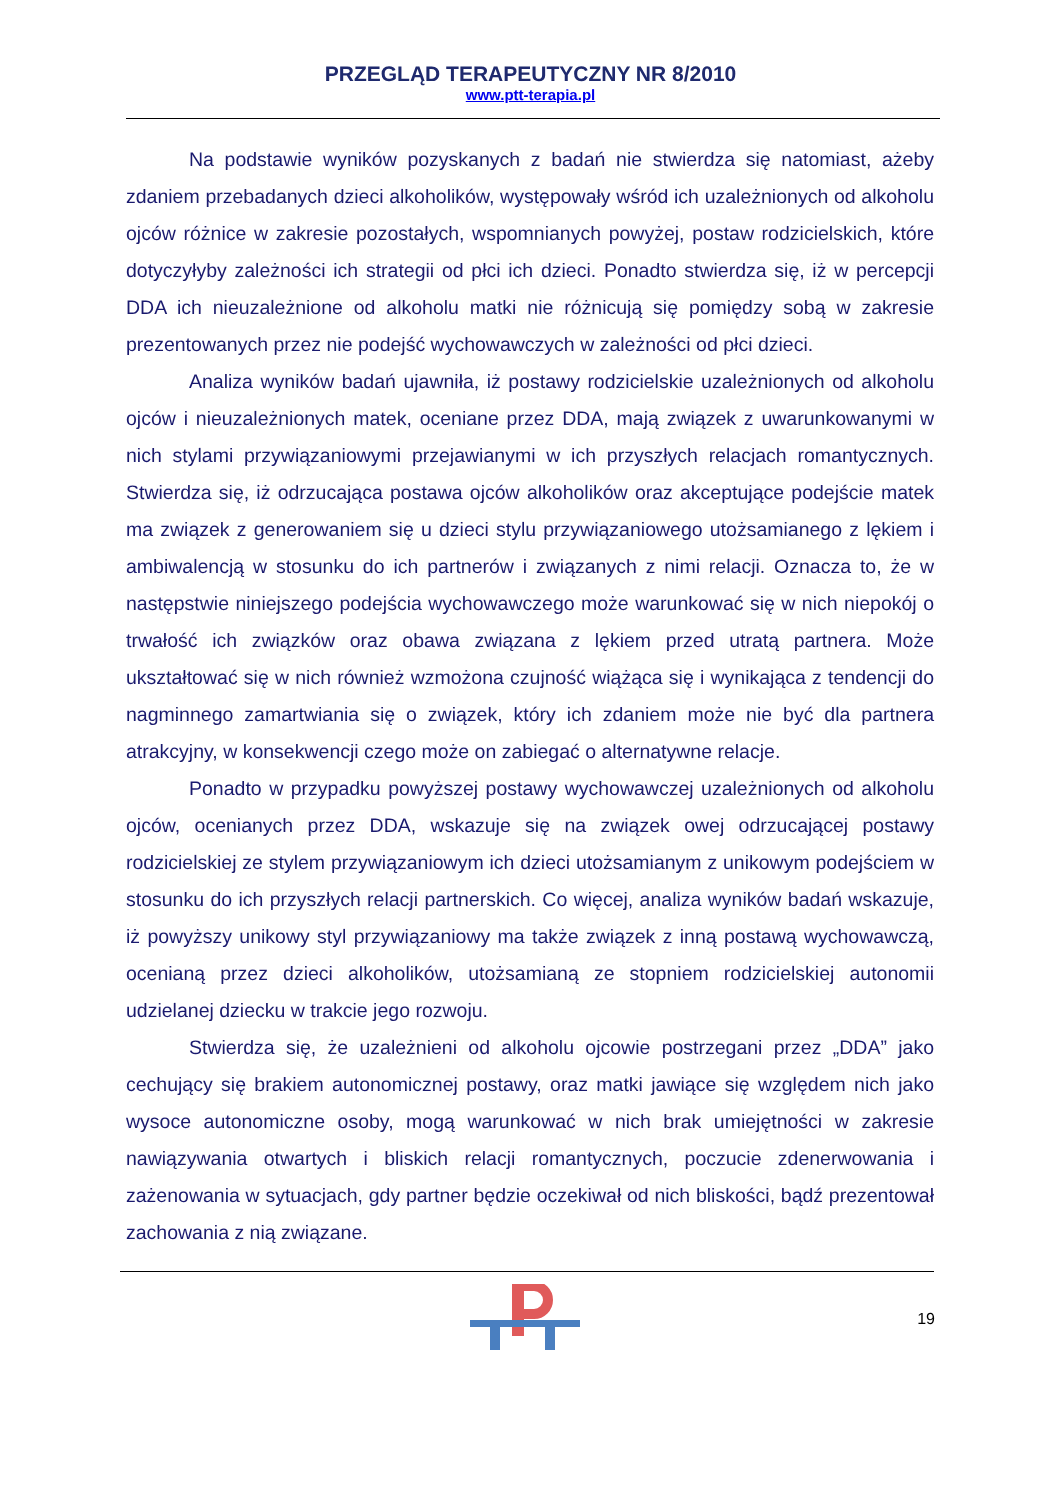PRZEGLĄD TERAPEUTYCZNY NR 8/2010
www.ptt-terapia.pl
Na podstawie wyników pozyskanych z badań nie stwierdza się natomiast, ażeby zdaniem przebadanych dzieci alkoholików, występowały wśród ich uzależnionych od alkoholu ojców różnice w zakresie pozostałych, wspomnianych powyżej, postaw rodzicielskich, które dotyczyłyby zależności ich strategii od płci ich dzieci. Ponadto stwierdza się, iż w percepcji DDA ich nieuzależnione od alkoholu matki nie różnicują się pomiędzy sobą w zakresie prezentowanych przez nie podejść wychowawczych w zależności od płci dzieci.
Analiza wyników badań ujawniła, iż postawy rodzicielskie uzależnionych od alkoholu ojców i nieuzależnionych matek, oceniane przez DDA, mają związek z uwarunkowanymi w nich stylami przywiązaniowymi przejawianymi w ich przyszłych relacjach romantycznych. Stwierdza się, iż odrzucająca postawa ojców alkoholików oraz akceptujące podejście matek ma związek z generowaniem się u dzieci stylu przywiązaniowego utożsamianego z lękiem i ambiwalencją w stosunku do ich partnerów i związanych z nimi relacji. Oznacza to, że w następstwie niniejszego podejścia wychowawczego może warunkować się w nich niepokój o trwałość ich związków oraz obawa związana z lękiem przed utratą partnera. Może ukształtować się w nich również wzmożona czujność wiążąca się i wynikająca z tendencji do nagminnego zamartwiania się o związek, który ich zdaniem może nie być dla partnera atrakcyjny, w konsekwencji czego może on zabiegać o alternatywne relacje.
Ponadto w przypadku powyższej postawy wychowawczej uzależnionych od alkoholu ojców, ocenianych przez DDA, wskazuje się na związek owej odrzucającej postawy rodzicielskiej ze stylem przywiązaniowym ich dzieci utożsamianym z unikowym podejściem w stosunku do ich przyszłych relacji partnerskich. Co więcej, analiza wyników badań wskazuje, iż powyższy unikowy styl przywiązaniowy ma także związek z inną postawą wychowawczą, ocenianą przez dzieci alkoholików, utożsamianą ze stopniem rodzicielskiej autonomii udzielanej dziecku w trakcie jego rozwoju.
Stwierdza się, że uzależnieni od alkoholu ojcowie postrzegani przez „DDA” jako cechujący się brakiem autonomicznej postawy, oraz matki jawiące się względem nich jako wysoce autonomiczne osoby, mogą warunkować w nich brak umiejętności w zakresie nawiązywania otwartych i bliskich relacji romantycznych, poczucie zdenerwowania i zażenowania w sytuacjach, gdy partner będzie oczekiwał od nich bliskości, bądź prezentował zachowania z nią związane.
19